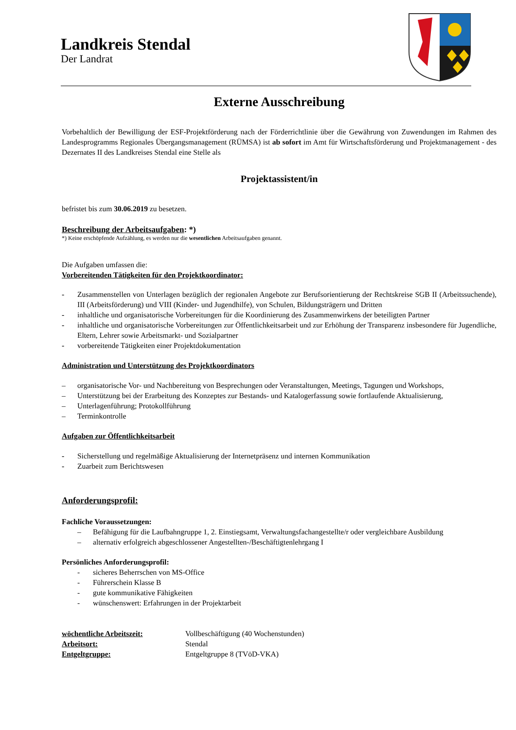Landkreis Stendal
Der Landrat
Externe Ausschreibung
Vorbehaltlich der Bewilligung der ESF-Projektförderung nach der Förderrichtlinie über die Gewährung von Zuwendungen im Rahmen des Landesprogramms Regionales Übergangsmanagement (RÜMSA) ist ab sofort im Amt für Wirtschaftsförderung und Projektmanagement - des Dezernates II des Landkreises Stendal eine Stelle als
Projektassistent/in
befristet bis zum 30.06.2019 zu besetzen.
Beschreibung der Arbeitsaufgaben: *)
*) Keine erschöpfende Aufzählung, es werden nur die wesentlichen Arbeitsaufgaben genannt.
Die Aufgaben umfassen die:
Vorbereitenden Tätigkeiten für den Projektkoordinator:
- Zusammenstellen von Unterlagen bezüglich der regionalen Angebote zur Berufsorientierung der Rechtskreise SGB II (Arbeitssuchende), III (Arbeitsförderung) und VIII (Kinder- und Jugendhilfe), von Schulen, Bildungsträgern und Dritten
- inhaltliche und organisatorische Vorbereitungen für die Koordinierung des Zusammenwirkens der beteiligten Partner
- inhaltliche und organisatorische Vorbereitungen zur Öffentlichkeitsarbeit und zur Erhöhung der Transparenz insbesondere für Jugendliche, Eltern, Lehrer sowie Arbeitsmarkt- und Sozialpartner
- vorbereitende Tätigkeiten einer Projektdokumentation
Administration und Unterstützung des Projektkoordinators
– organisatorische Vor- und Nachbereitung von Besprechungen oder Veranstaltungen, Meetings, Tagungen und Workshops,
– Unterstützung bei der Erarbeitung des Konzeptes zur Bestands- und Katalogerfassung sowie fortlaufende Aktualisierung,
– Unterlagenführung; Protokollführung
– Terminkontrolle
Aufgaben zur Öffentlichkeitsarbeit
- Sicherstellung und regelmäßige Aktualisierung der Internetpräsenz und internen Kommunikation
- Zuarbeit zum Berichtswesen
Anforderungsprofil:
Fachliche Voraussetzungen:
– Befähigung für die Laufbahngruppe 1, 2. Einstiegsamt, Verwaltungsfachangestellte/r oder vergleichbare Ausbildung
– alternativ erfolgreich abgeschlossener Angestellten-/Beschäftigtenlehrgang I
Persönliches Anforderungsprofil:
- sicheres Beherrschen von MS-Office
- Führerschein Klasse B
- gute kommunikative Fähigkeiten
- wünschenswert: Erfahrungen in der Projektarbeit
wöchentliche Arbeitszeit: Vollbeschäftigung (40 Wochenstunden)
Arbeitsort: Stendal
Entgeltgruppe: Entgeltgruppe 8 (TVöD-VKA)